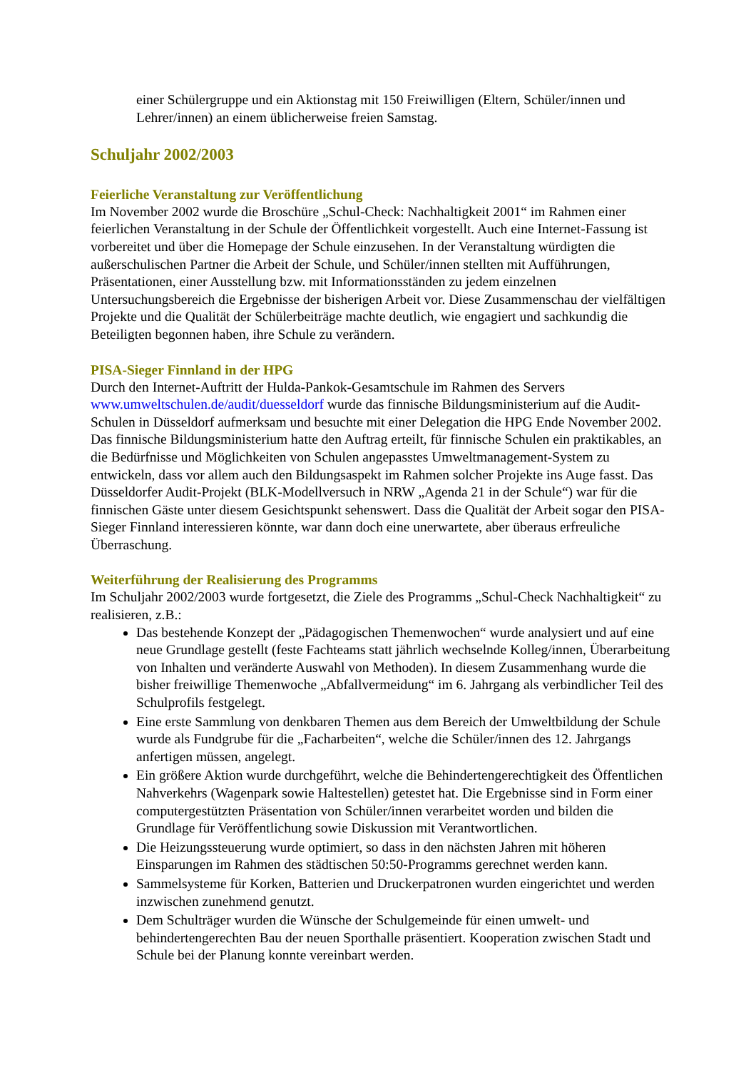einer Schülergruppe und ein Aktionstag mit 150 Freiwilligen (Eltern, Schüler/innen und Lehrer/innen) an einem üblicherweise freien Samstag.
Schuljahr 2002/2003
Feierliche Veranstaltung zur Veröffentlichung
Im November 2002 wurde die Broschüre „Schul-Check: Nachhaltigkeit 2001“ im Rahmen einer feierlichen Veranstaltung in der Schule der Öffentlichkeit vorgestellt. Auch eine Internet-Fassung ist vorbereitet und über die Homepage der Schule einzusehen. In der Veranstaltung würdigten die außerschulischen Partner die Arbeit der Schule, und Schüler/innen stellten mit Aufführungen, Präsentationen, einer Ausstellung bzw. mit Informationsständen zu jedem einzelnen Untersuchungsbereich die Ergebnisse der bisherigen Arbeit vor. Diese Zusammenschau der vielfältigen Projekte und die Qualität der Schülerbeiträge machte deutlich, wie engagiert und sachkundig die Beteiligten begonnen haben, ihre Schule zu verändern.
PISA-Sieger Finnland in der HPG
Durch den Internet-Auftritt der Hulda-Pankok-Gesamtschule im Rahmen des Servers www.umweltschulen.de/audit/duesseldorf wurde das finnische Bildungsministerium auf die Audit-Schulen in Düsseldorf aufmerksam und besuchte mit einer Delegation die HPG Ende November 2002. Das finnische Bildungsministerium hatte den Auftrag erteilt, für finnische Schulen ein praktikables, an die Bedürfnisse und Möglichkeiten von Schulen angepasstes Umweltmanagement-System zu entwickeln, dass vor allem auch den Bildungsaspekt im Rahmen solcher Projekte ins Auge fasst. Das Düsseldorfer Audit-Projekt (BLK-Modellversuch in NRW „Agenda 21 in der Schule“) war für die finnischen Gäste unter diesem Gesichtspunkt sehenswert. Dass die Qualität der Arbeit sogar den PISA-Sieger Finnland interessieren könnte, war dann doch eine unerwartete, aber überaus erfreuliche Überraschung.
Weiterführung der Realisierung des Programms
Im Schuljahr 2002/2003 wurde fortgesetzt, die Ziele des Programms „Schul-Check Nachhaltigkeit“ zu realisieren, z.B.:
Das bestehende Konzept der „Pädagogischen Themenwochen“ wurde analysiert und auf eine neue Grundlage gestellt (feste Fachteams statt jährlich wechselnde Kolleg/innen, Überarbeitung von Inhalten und veränderte Auswahl von Methoden). In diesem Zusammenhang wurde die bisher freiwillige Themenwoche „Abfallvermeidung“ im 6. Jahrgang als verbindlicher Teil des Schulprofils festgelegt.
Eine erste Sammlung von denkbaren Themen aus dem Bereich der Umweltbildung der Schule wurde als Fundgrube für die „Facharbeiten“, welche die Schüler/innen des 12. Jahrgangs anfertigen müssen, angelegt.
Ein größere Aktion wurde durchgeführt, welche die Behindertengerechtigkeit des Öffentlichen Nahverkehrs (Wagenpark sowie Haltestellen) getestet hat. Die Ergebnisse sind in Form einer computergestützten Präsentation von Schüler/innen verarbeitet worden und bilden die Grundlage für Veröffentlichung sowie Diskussion mit Verantwortlichen.
Die Heizungssteuerung wurde optimiert, so dass in den nächsten Jahren mit höheren Einsparungen im Rahmen des städtischen 50:50-Programms gerechnet werden kann.
Sammelsysteme für Korken, Batterien und Druckerpatronen wurden eingerichtet und werden inzwischen zunehmend genutzt.
Dem Schulträger wurden die Wünsche der Schulgemeinde für einen umwelt- und behindertengerechten Bau der neuen Sporthalle präsentiert. Kooperation zwischen Stadt und Schule bei der Planung konnte vereinbart werden.